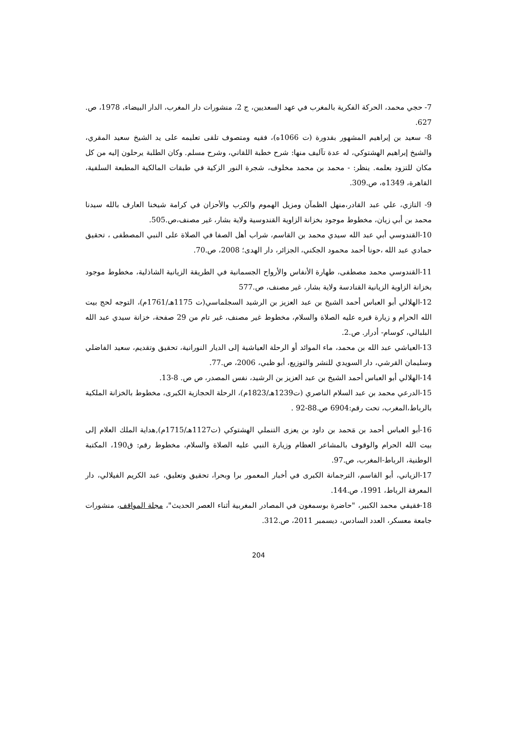7- حجي محمد، الحركة الفكرية بالمغرب في عهد السعديين، ج 2، منشورات دار المغرب، الدار البيضاء، 1978، ص. 627.
8- سعيد بن إبراهيم المشهور بقدورة (ت 1066ه)، فقيه ومتصوف تلقى تعليمه على يد الشيخ سعيد المقري، والشيخ إبراهيم الهشتوكي، له عدة تآليف منها: شرح خطبة اللقاني، وشرح مسلم. وكان الطلبة يرحلون إليه من كل مكان للتزود بعلمه. ينظر: - محمد بن محمد مخلوف، شجرة النور الزكية في طبقات المالكية المطبعة السلفية، القاهرة، 1349ه، ص.309.
9- التازي، علي عبد القادر،منهل الظمآن ومزيل الهموم والكرب والأحزان في كرامة شيخنا العارف بالله سيدنا محمد بن أبي زيان، مخطوط موجود بخزانة الزاوية القندوسية ولاية بشار، غير مصنف،ص.505.
10-القندوسي أبي عبد الله سيدي محمد بن القاسم، شراب أهل الصفا في الصلاة على النبي المصطفى ، تحقيق حمادي عبد الله ،حونا أحمد محمود الجكني، الجزائر، دار الهدى؛ 2008، ص.70.
11-القندوسي محمد مصطفى، طهارة الأنفاس والأرواح الجسمانية في الطريقة الزيانية الشاذلية، مخطوط موجود بخزانة الزاوية الزيانية القنادسة ولاية بشار، غير مصنف، ص.577
12-الهلالي أبو العباس أحمد الشيخ بن عبد العزيز بن الرشيد السجلماسي(ت 1175هـ/1761م)، التوجه لحج بيت الله الحرام و زيارة قبره عليه الصلاة والسلام، مخطوط غير مصنف، غير تام من 29 صفحة، خزانة سيدي عبد الله البلبالي، كوسام- أدرار. ص.2.
13-العياشي عبد الله بن محمد، ماء الموائد أو الرحلة العياشية إلى الديار النورانية، تحقيق وتقديم، سعيد الفاضلي وسليمان القرشي، دار السويدي للنشر والتوزيع، أبو ظبي، 2006، ص.77.
14-الهلالي أبو العباس أحمد الشيخ بن عبد العزيز بن الرشيد، نفس المصدر، ص ص. 8-13.
15-الدرعي محمد بن عبد السلام الناصري (ت1239هـ/1823م)، الرحلة الحجازية الكبرى، مخطوط بالخزانة الملكية بالرباط،المغرب، تحت رقم:6904 ص.88-92 .
16-أبو العباس أحمد بن مَحمد بن داود بن يعزى التنملي الهشتوكي (ت1127هـ/1715م),هداية الملك العلام إلى بيت الله الحرام والوقوف بالمشاعر العظام وزيارة النبي عليه الصلاة والسلام، مخطوط رقم: ق190، المكتبة الوطنية، الرباط-المغرب، ص.97.
17-الزياني، أبو القاسم، الترجمانة الكبرى في أخبار المعمور برا وبحرا، تحقيق وتعليق، عبد الكريم الفيلالي، دار المعرفة الرباط، 1991، ص.144.
18-فقيقي محمد الكبير، "حاضرة بوسمغون في المصادر المغربية أثناء العصر الحديث"، مجلة المواقف، منشورات جامعة معسكر، العدد السادس، ديسمبر 2011، ص.312.
204